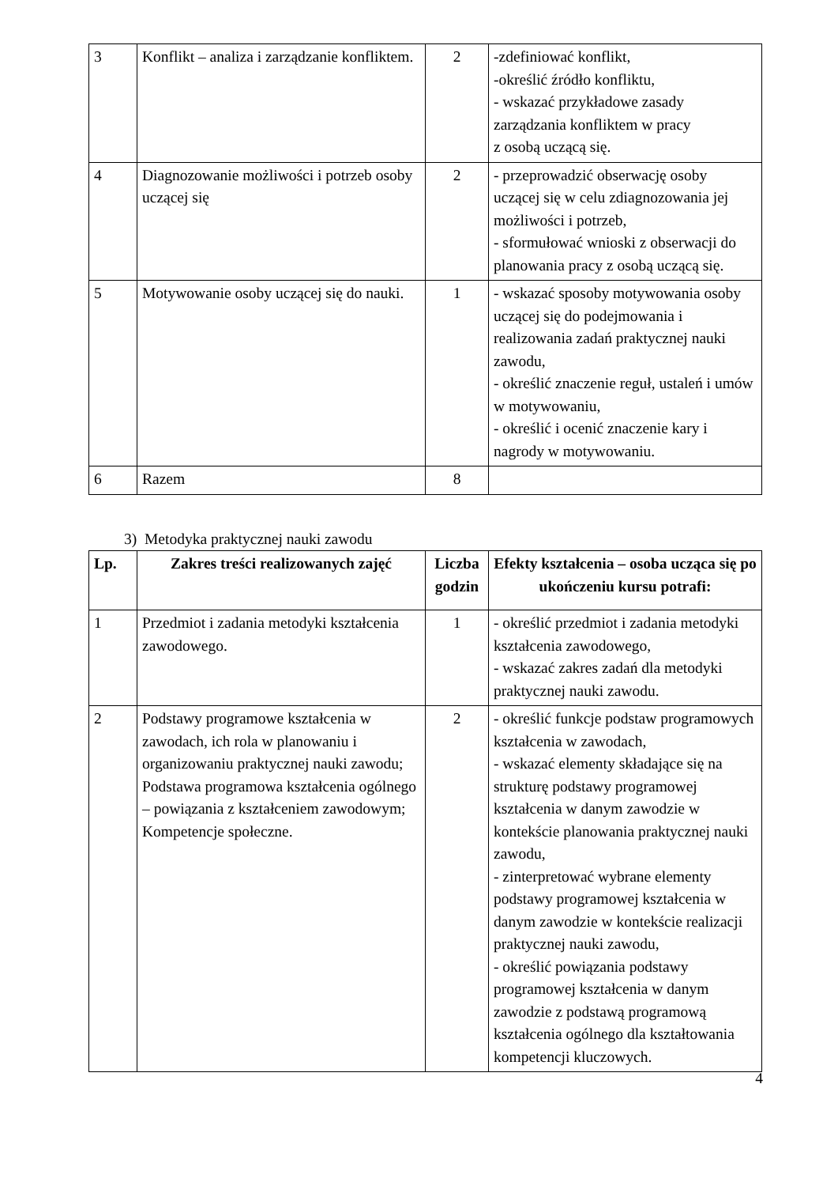| 3 | Konflikt – analiza i zarządzanie konfliktem. | 2 | -zdefiniować konflikt, -określić źródło konfliktu, - wskazać przykładowe zasady zarządzania konfliktem w pracy z osobą uczącą się. |
| 4 | Diagnozowanie możliwości i potrzeb osoby uczącej się | 2 | - przeprowadzić obserwację osoby uczącej się w celu zdiagnozowania jej możliwości i potrzeb, - sformułować wnioski z obserwacji do planowania pracy z osobą uczącą się. |
| 5 | Motywowanie osoby uczącej się do nauki. | 1 | - wskazać sposoby motywowania osoby uczącej się do podejmowania i realizowania zadań praktycznej nauki zawodu, - określić znaczenie reguł, ustaleń i umów w motywowaniu, - określić i ocenić znaczenie kary i nagrody w motywowaniu. |
| 6 | Razem | 8 | |
3) Metodyka praktycznej nauki zawodu
| Lp. | Zakres treści realizowanych zajęć | Liczba godzin | Efekty kształcenia – osoba ucząca się po ukończeniu kursu potrafi: |
| --- | --- | --- | --- |
| 1 | Przedmiot i zadania metodyki kształcenia zawodowego. | 1 | - określić przedmiot i zadania metodyki kształcenia zawodowego, - wskazać zakres zadań dla metodyki praktycznej nauki zawodu. |
| 2 | Podstawy programowe kształcenia w zawodach, ich rola w planowaniu i organizowaniu praktycznej nauki zawodu; Podstawa programowa kształcenia ogólnego – powiązania z kształceniem zawodowym; Kompetencje społeczne. | 2 | - określić funkcje podstaw programowych kształcenia w zawodach, - wskazać elementy składające się na strukturę podstawy programowej kształcenia w danym zawodzie w kontekście planowania praktycznej nauki zawodu, - zinterpretować wybrane elementy podstawy programowej kształcenia w danym zawodzie w kontekście realizacji praktycznej nauki zawodu, - określić powiązania podstawy programowej kształcenia w danym zawodzie z podstawą programową kształcenia ogólnego dla kształtowania kompetencji kluczowych. |
4